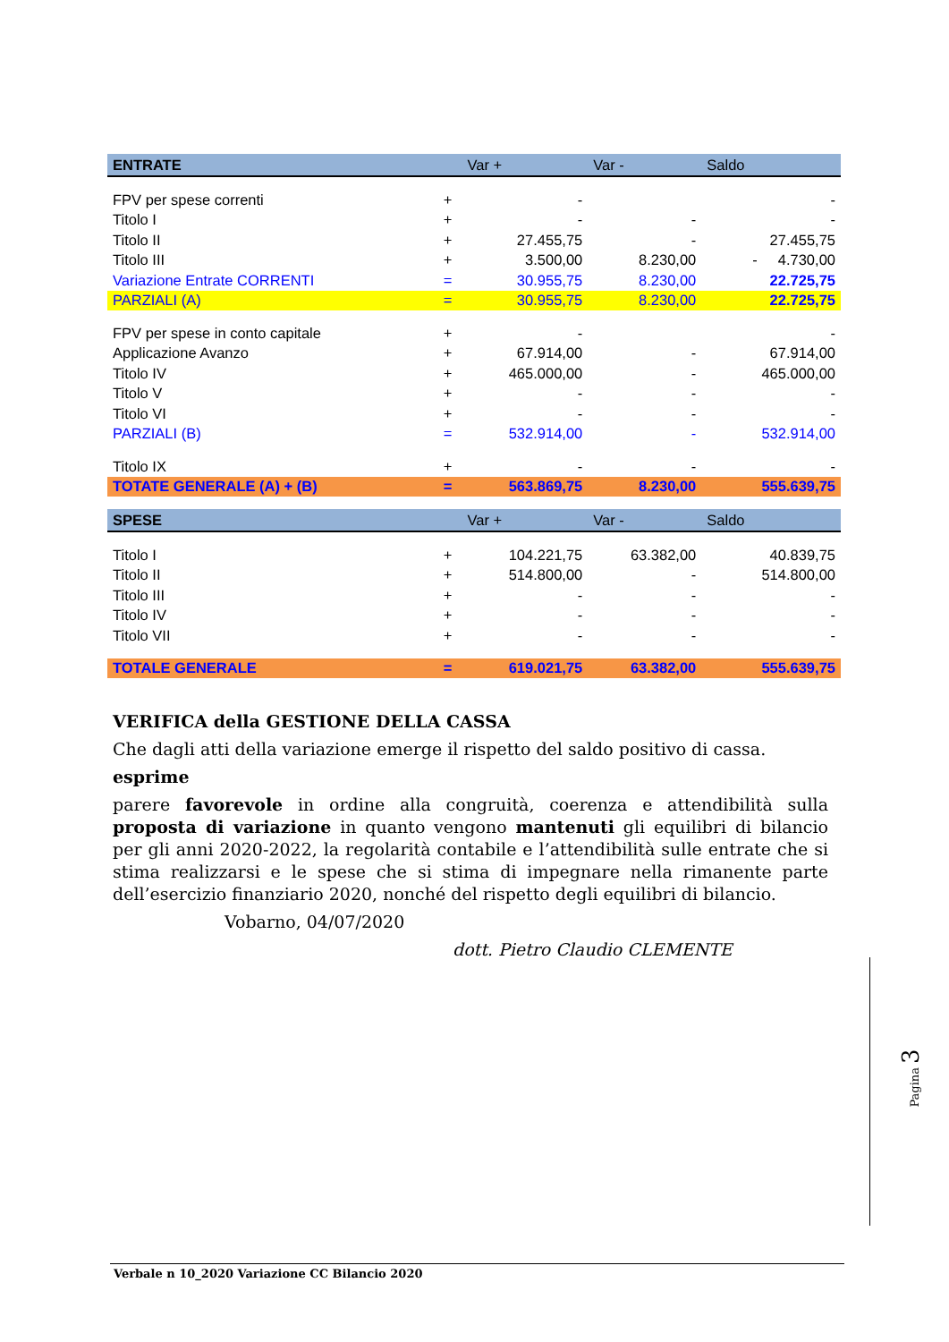| ENTRATE | | Var + | Var - | Saldo |
| --- | --- | --- | --- | --- |
| FPV per spese correnti | + | - | | - |
| Titolo I | + | - | - | - |
| Titolo II | + | 27.455,75 | - | 27.455,75 |
| Titolo III | + | 3.500,00 | 8.230,00 | - 4.730,00 |
| Variazione Entrate CORRENTI | = | 30.955,75 | 8.230,00 | 22.725,75 |
| PARZIALI (A) | = | 30.955,75 | 8.230,00 | 22.725,75 |
| FPV per spese in conto capitale | + | - | | - |
| Applicazione Avanzo | + | 67.914,00 | - | 67.914,00 |
| Titolo IV | + | 465.000,00 | - | 465.000,00 |
| Titolo V | + | - | - | - |
| Titolo VI | + | - | - | - |
| PARZIALI (B) | = | 532.914,00 | - | 532.914,00 |
| Titolo IX | + | - | - | - |
| TOTATE GENERALE (A) + (B) | = | 563.869,75 | 8.230,00 | 555.639,75 |
| SPESE | | Var + | Var - | Saldo |
| Titolo I | + | 104.221,75 | 63.382,00 | 40.839,75 |
| Titolo II | + | 514.800,00 | - | 514.800,00 |
| Titolo III | + | - | - | - |
| Titolo IV | + | - | - | - |
| Titolo VII | + | - | - | - |
| TOTALE GENERALE | = | 619.021,75 | 63.382,00 | 555.639,75 |
VERIFICA della GESTIONE DELLA CASSA
Che dagli atti della variazione emerge il rispetto del saldo positivo di cassa.
esprime
parere favorevole in ordine alla congruità, coerenza e attendibilità sulla proposta di variazione in quanto vengono mantenuti gli equilibri di bilancio per gli anni 2020-2022, la regolarità contabile e l’attendibilità sulle entrate che si stima realizzarsi e le spese che si stima di impegnare nella rimanente parte dell’esercizio finanziario 2020, nonché del rispetto degli equilibri di bilancio.
Vobarno, 04/07/2020
dott. Pietro Claudio CLEMENTE
Pagina 3
Verbale n 10_2020 Variazione CC Bilancio 2020